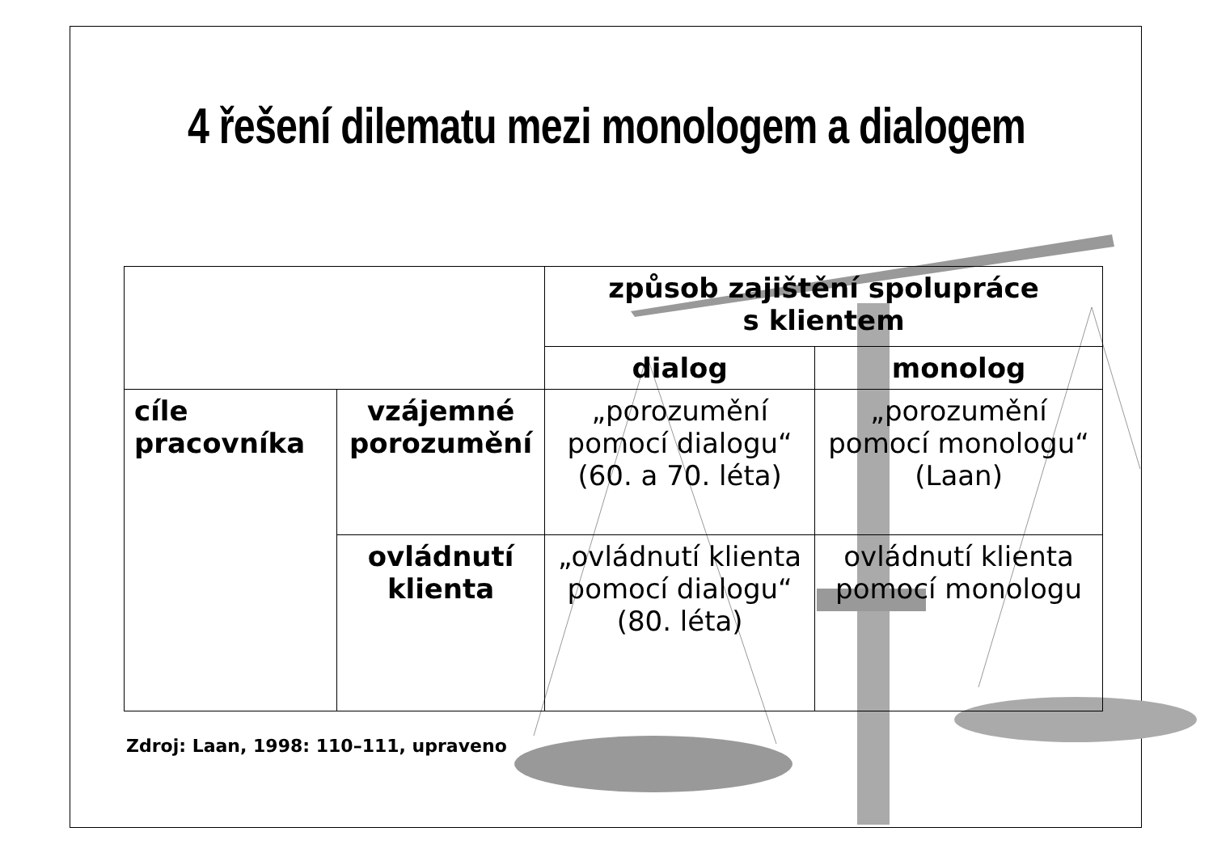4 řešení dilematu mezi monologem a dialogem
| | | způsob zajištění spolupráce s klientem | |
| | | dialog | monolog |
| cíle pracovníka | vzájemné porozumění | „porozumění pomocí dialogu“ (60. a 70. léta) | „porozumění pomocí monologu“ (Laan) |
| | ovládnutí klienta | „ovládnutí klienta pomocí dialogu“ (80. léta) | ovládnutí klienta pomocí monologu |
Zdroj: Laan, 1998: 110–111, upraveno